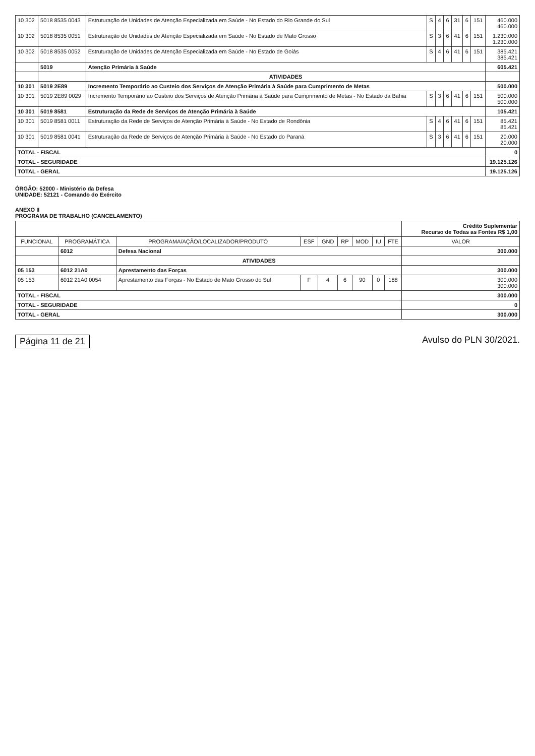| 10 302 | 5018 8535 0043 | Estruturação de Unidades de Atenção Especializada em Saúde - No Estado do Rio Grande do Sul | S | 4 | 6 | 31 | 6 | 151 | 460.000 460.000 |
| 10 302 | 5018 8535 0051 | Estruturação de Unidades de Atenção Especializada em Saúde - No Estado de Mato Grosso | S | 3 | 6 | 41 | 6 | 151 | 1.230.000 1.230.000 |
| 10 302 | 5018 8535 0052 | Estruturação de Unidades de Atenção Especializada em Saúde - No Estado de Goiás | S | 4 | 6 | 41 | 6 | 151 | 385.421 385.421 |
| | 5019 | Atenção Primária à Saúde | | | | | | | 605.421 |
| | | ATIVIDADES | | | | | | | |
| 10 301 | 5019 2E89 | Incremento Temporário ao Custeio dos Serviços de Atenção Primária à Saúde para Cumprimento de Metas | | | | | | | 500.000 |
| 10 301 | 5019 2E89 0029 | Incremento Temporário ao Custeio dos Serviços de Atenção Primária à Saúde para Cumprimento de Metas - No Estado da Bahia | S | 3 | 6 | 41 | 6 | 151 | 500.000 500.000 |
| 10 301 | 5019 8581 | Estruturação da Rede de Serviços de Atenção Primária à Saúde | | | | | | | 105.421 |
| 10 301 | 5019 8581 0011 | Estruturação da Rede de Serviços de Atenção Primária à Saúde - No Estado de Rondônia | S | 4 | 6 | 41 | 6 | 151 | 85.421 85.421 |
| 10 301 | 5019 8581 0041 | Estruturação da Rede de Serviços de Atenção Primária à Saúde - No Estado do Paraná | S | 3 | 6 | 41 | 6 | 151 | 20.000 20.000 |
| TOTAL - FISCAL | | | | | | | | | 0 |
| TOTAL - SEGURIDADE | | | | | | | | | 19.125.126 |
| TOTAL - GERAL | | | | | | | | | 19.125.126 |
ÓRGÃO: 52000 - Ministério da Defesa
UNIDADE: 52121 - Comando do Exército
ANEXO II
PROGRAMA DE TRABALHO (CANCELAMENTO)
| | | | | | | | | | Crédito Suplementar Recurso de Todas as Fontes R$ 1,00 |
| --- | --- | --- | --- | --- | --- | --- | --- | --- | --- |
| FUNCIONAL | PROGRAMÁTICA | PROGRAMA/AÇÃO/LOCALIZADOR/PRODUTO | ESF | GND | RP | MOD | IU | FTE | VALOR |
| | 6012 | Defesa Nacional | | | | | | | 300.000 |
| | | ATIVIDADES | | | | | | | |
| 05 153 | 6012 21A0 | Aprestamento das Forças | | | | | | | 300.000 |
| 05 153 | 6012 21A0 0054 | Aprestamento das Forças - No Estado de Mato Grosso do Sul | F | 4 | 6 | 90 | 0 | 188 | 300.000 300.000 |
| TOTAL - FISCAL | | | | | | | | | 300.000 |
| TOTAL - SEGURIDADE | | | | | | | | | 0 |
| TOTAL - GERAL | | | | | | | | | 300.000 |
Página 11 de 21 Avulso do PLN 30/2021.